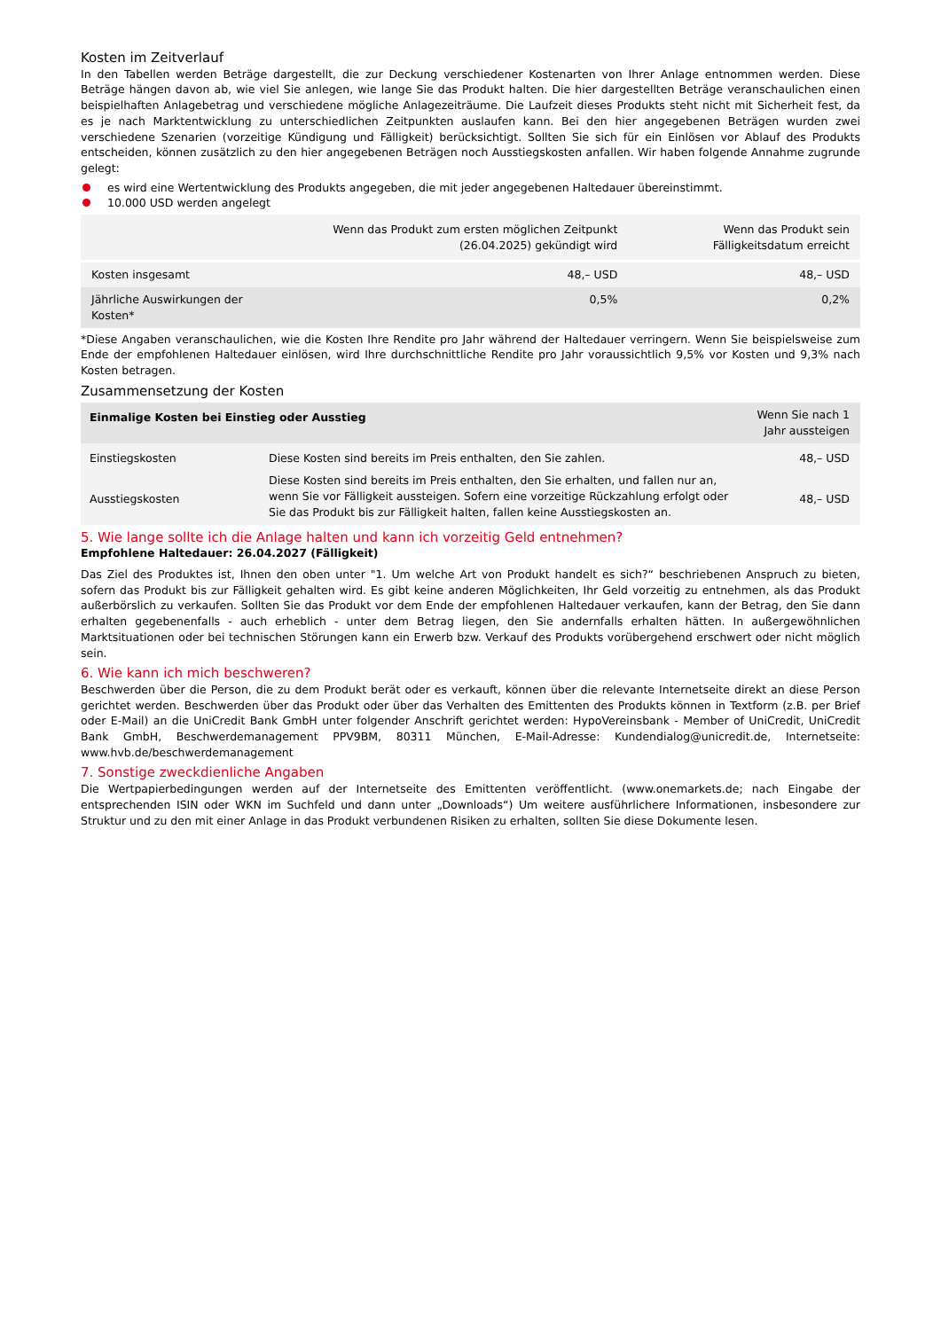Kosten im Zeitverlauf
In den Tabellen werden Beträge dargestellt, die zur Deckung verschiedener Kostenarten von Ihrer Anlage entnommen werden. Diese Beträge hängen davon ab, wie viel Sie anlegen, wie lange Sie das Produkt halten. Die hier dargestellten Beträge veranschaulichen einen beispielhaften Anlagebetrag und verschiedene mögliche Anlagezeiträume. Die Laufzeit dieses Produkts steht nicht mit Sicherheit fest, da es je nach Marktentwicklung zu unterschiedlichen Zeitpunkten auslaufen kann. Bei den hier angegebenen Beträgen wurden zwei verschiedene Szenarien (vorzeitige Kündigung und Fälligkeit) berücksichtigt. Sollten Sie sich für ein Einlösen vor Ablauf des Produkts entscheiden, können zusätzlich zu den hier angegebenen Beträgen noch Ausstiegskosten anfallen. Wir haben folgende Annahme zugrunde gelegt:
es wird eine Wertentwicklung des Produkts angegeben, die mit jeder angegebenen Haltedauer übereinstimmt.
10.000 USD werden angelegt
| | Wenn das Produkt zum ersten möglichen Zeitpunkt (26.04.2025) gekündigt wird | Wenn das Produkt sein Fälligkeitsdatum erreicht |
| --- | --- | --- |
| Kosten insgesamt | 48,– USD | 48,– USD |
| Jährliche Auswirkungen der Kosten* | 0,5% | 0,2% |
*Diese Angaben veranschaulichen, wie die Kosten Ihre Rendite pro Jahr während der Haltedauer verringern. Wenn Sie beispielsweise zum Ende der empfohlenen Haltedauer einlösen, wird Ihre durchschnittliche Rendite pro Jahr voraussichtlich 9,5% vor Kosten und 9,3% nach Kosten betragen.
Zusammensetzung der Kosten
| Einmalige Kosten bei Einstieg oder Ausstieg | | Wenn Sie nach 1 Jahr aussteigen |
| --- | --- | --- |
| Einstiegskosten | Diese Kosten sind bereits im Preis enthalten, den Sie zahlen. | 48,– USD |
| Ausstiegskosten | Diese Kosten sind bereits im Preis enthalten, den Sie erhalten, und fallen nur an, wenn Sie vor Fälligkeit aussteigen. Sofern eine vorzeitige Rückzahlung erfolgt oder Sie das Produkt bis zur Fälligkeit halten, fallen keine Ausstiegskosten an. | 48,– USD |
5. Wie lange sollte ich die Anlage halten und kann ich vorzeitig Geld entnehmen?
Empfohlene Haltedauer: 26.04.2027 (Fälligkeit)
Das Ziel des Produktes ist, Ihnen den oben unter "1. Um welche Art von Produkt handelt es sich?“ beschriebenen Anspruch zu bieten, sofern das Produkt bis zur Fälligkeit gehalten wird. Es gibt keine anderen Möglichkeiten, Ihr Geld vorzeitig zu entnehmen, als das Produkt außerbörslich zu verkaufen. Sollten Sie das Produkt vor dem Ende der empfohlenen Haltedauer verkaufen, kann der Betrag, den Sie dann erhalten gegebenenfalls - auch erheblich - unter dem Betrag liegen, den Sie andernfalls erhalten hätten. In außergewöhnlichen Marktsituationen oder bei technischen Störungen kann ein Erwerb bzw. Verkauf des Produkts vorübergehend erschwert oder nicht möglich sein.
6. Wie kann ich mich beschweren?
Beschwerden über die Person, die zu dem Produkt berät oder es verkauft, können über die relevante Internetseite direkt an diese Person gerichtet werden. Beschwerden über das Produkt oder über das Verhalten des Emittenten des Produkts können in Textform (z.B. per Brief oder E-Mail) an die UniCredit Bank GmbH unter folgender Anschrift gerichtet werden: HypoVereinsbank - Member of UniCredit, UniCredit Bank GmbH, Beschwerdemanagement PPV9BM, 80311 München, E-Mail-Adresse: Kundendialog@unicredit.de, Internetseite: www.hvb.de/beschwerdemanagement
7. Sonstige zweckdienliche Angaben
Die Wertpapierbedingungen werden auf der Internetseite des Emittenten veröffentlicht. (www.onemarkets.de; nach Eingabe der entsprechenden ISIN oder WKN im Suchfeld und dann unter „Downloads“) Um weitere ausführlichere Informationen, insbesondere zur Struktur und zu den mit einer Anlage in das Produkt verbundenen Risiken zu erhalten, sollten Sie diese Dokumente lesen.